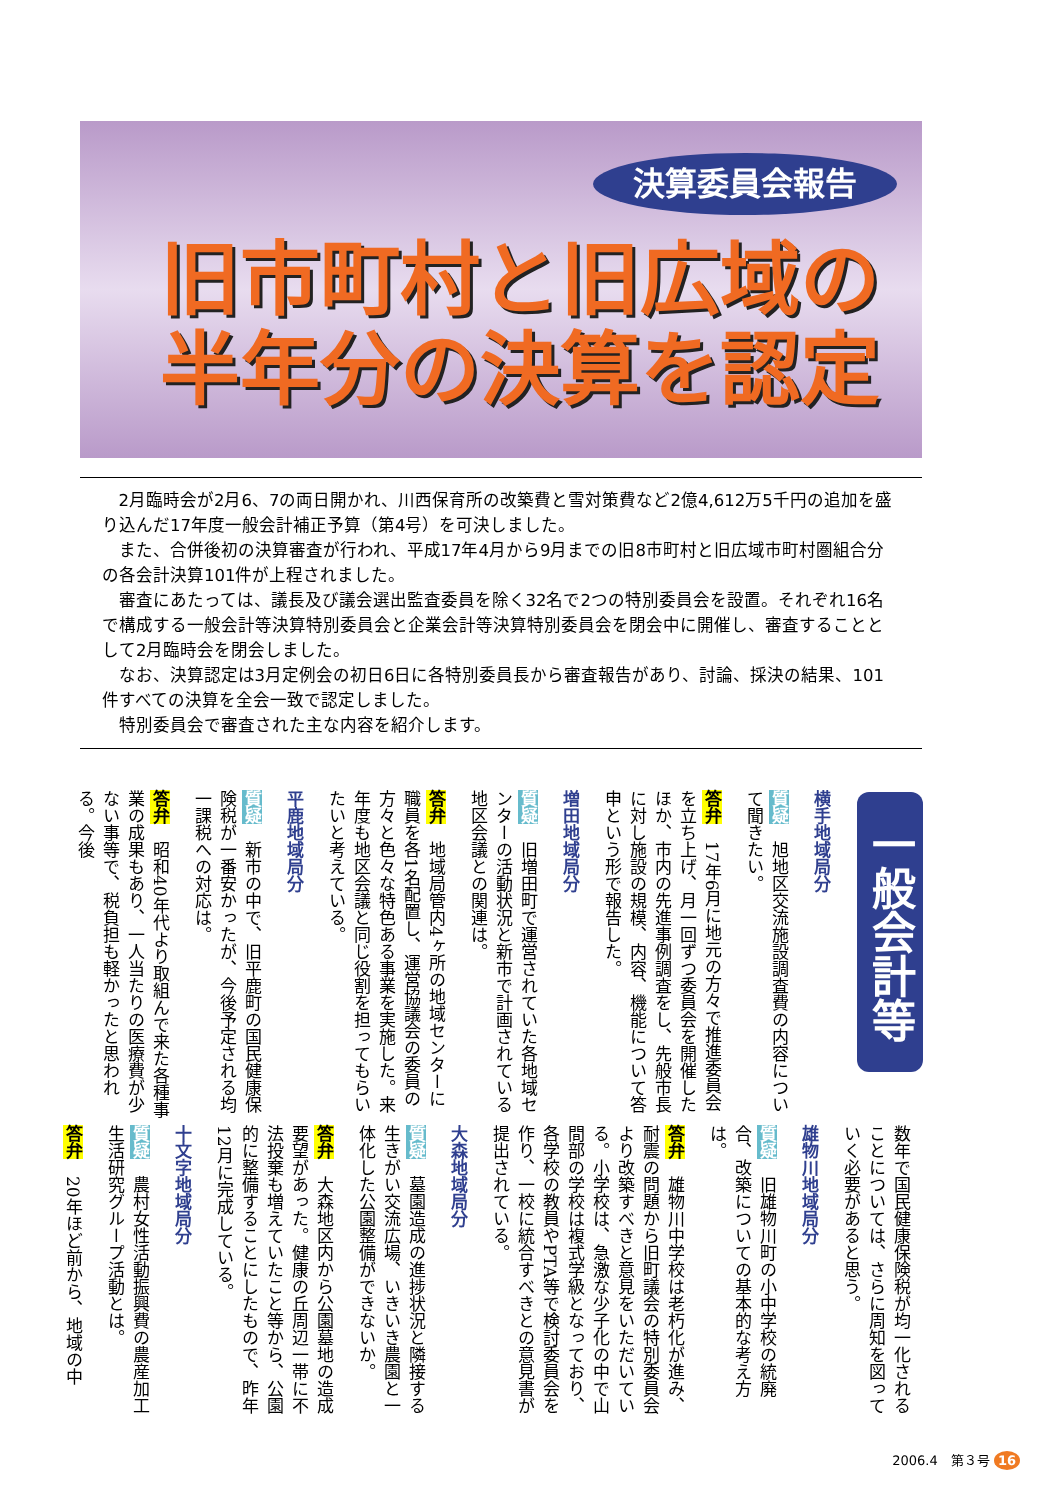決算委員会報告
旧市町村と旧広域の
半年分の決算を認定
2月臨時会が2月6、7の両日開かれ、川西保育所の改築費と雪対策費など2億4,612万5千円の追加を盛り込んだ17年度一般会計補正予算（第4号）を可決しました。
また、合併後初の決算審査が行われ、平成17年4月から9月までの旧8市町村と旧広域市町村圏組合分の各会計決算101件が上程されました。
審査にあたっては、議長及び議会選出監査委員を除く32名で2つの特別委員会を設置。それぞれ16名で構成する一般会計等決算特別委員会と企業会計等決算特別委員会を閉会中に開催し、審査することとして2月臨時会を閉会しました。
なお、決算認定は3月定例会の初日6日に各特別委員長から審査報告があり、討論、採決の結果、101件すべての決算を全会一致で認定しました。
特別委員会で審査された主な内容を紹介します。
一般会計等
横手地域局分
質疑　旭地区交流施設調査費の内容について聞きたい。
答弁　17年6月に地元の方々で推進委員会を立ち上げ、月一回ずつ委員会を開催したほか、市内の先進事例調査をし、先般市長に対し施設の規模、内容、機能について答申という形で報告した。
増田地域局分
質疑　旧増田町で運営されていた各地域センターの活動状況と新市で計画されている地区会議との関連は。
答弁　地域局管内4ヶ所の地域センターに職員を各1名配置し、運営協議会の委員の方々と色々な特色ある事業を実施した。来年度も地区会議と同じ役割を担ってもらいたいと考えている。
平鹿地域局分
質疑　新市の中で、旧平鹿町の国民健康保険税が一番安かったが、今後予定される均一課税への対応は。
答弁　昭和40年代より取組んで来た各種事業の成果もあり、一人当たりの医療費が少ない事等で、税負担も軽かったと思われる。今後
数年で国民健康保険税が均一化されることについては、さらに周知を図っていく必要があると思う。
雄物川地域局分
質疑　旧雄物川町の小中学校の統廃合、改築についての基本的な考え方は。
答弁　雄物川中学校は老朽化が進み、耐震の問題から旧町議会の特別委員会より改築すべきと意見をいただいている。小学校は、急激な少子化の中で山間部の学校は複式学級となっており、各学校の教員やPTA等で検討委員会を作り、一校に統合すべきとの意見書が提出されている。
大森地域局分
質疑　墓園造成の進捗状況と隣接する生きがい交流広場、いきいき農園と一体化した公園整備ができないか。
答弁　大森地区内から公園墓地の造成要望があった。健康の丘周辺一帯に不法投棄も増えていたこと等から、公園的に整備することにしたもので、昨年12月に完成している。
十文字地域局分
質疑　農村女性活動振興費の農産加工生活研究グループ活動とは。
答弁　20年ほど前から、地域の中
2006.4　第３号 16